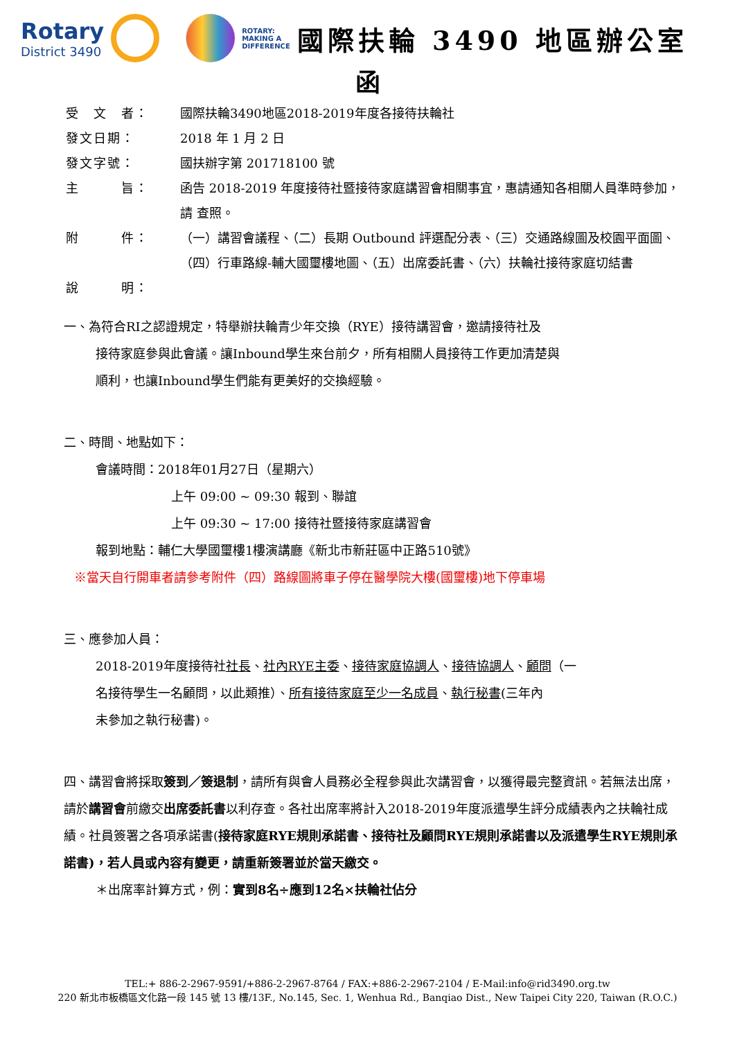Rotary
District 3490
ROTARY:
MAKING A
DIFFERENCE
國際扶輪 3490 地區辦公室
函
受　文　者： 國際扶輪3490地區2018-2019年度各接待扶輪社
發文日期： 2018 年 1 月 2 日
發文字號： 國扶辦字第 201718100 號
主　　　旨： 函告 2018-2019 年度接待社暨接待家庭講習會相關事宜，惠請通知各相關人員準時參加，請 查照。
附　　　件： （一）講習會議程、（二）長期 Outbound 評選配分表、（三）交通路線圖及校園平面圖、（四）行車路線-輔大國璽樓地圖、（五）出席委託書、（六）扶輪社接待家庭切結書
說　　　明：
一、為符合RI之認證規定，特舉辦扶輪青少年交換（RYE）接待講習會，邀請接待社及
接待家庭參與此會議。讓Inbound學生來台前夕，所有相關人員接待工作更加清楚與
順利，也讓Inbound學生們能有更美好的交換經驗。
二、時間、地點如下：
會議時間：2018年01月27日（星期六）
上午 09:00 ~ 09:30 報到、聯誼
上午 09:30 ~ 17:00 接待社暨接待家庭講習會
報到地點：輔仁大學國璽樓1樓演講廳《新北市新莊區中正路510號》
※當天自行開車者請參考附件（四）路線圖將車子停在醫學院大樓(國璽樓)地下停車場
三、應參加人員：
2018-2019年度接待社社長、社內RYE主委、接待家庭協調人、接待協調人、顧問（一
名接待學生一名顧問，以此類推）、所有接待家庭至少一名成員、執行秘書(三年內
未參加之執行秘書)。
四、講習會將採取簽到／簽退制，請所有與會人員務必全程參與此次講習會，以獲得最完整資訊。若無法出席，請於講習會前繳交出席委託書以利存查。各社出席率將計入2018-2019年度派遣學生評分成績表內之扶輪社成績。社員簽署之各項承諾書(接待家庭RYE規則承諾書、接待社及顧問RYE規則承諾書以及派遣學生RYE規則承諾書)，若人員或內容有變更，請重新簽署並於當天繳交。
＊出席率計算方式，例：實到8名÷應到12名×扶輪社佔分
TEL:+ 886-2-2967-9591/+886-2-2967-8764 / FAX:+886-2-2967-2104 / E-Mail:info@rid3490.org.tw
220 新北市板橋區文化路一段 145 號 13 樓/13F., No.145, Sec. 1, Wenhua Rd., Banqiao Dist., New Taipei City 220, Taiwan (R.O.C.)